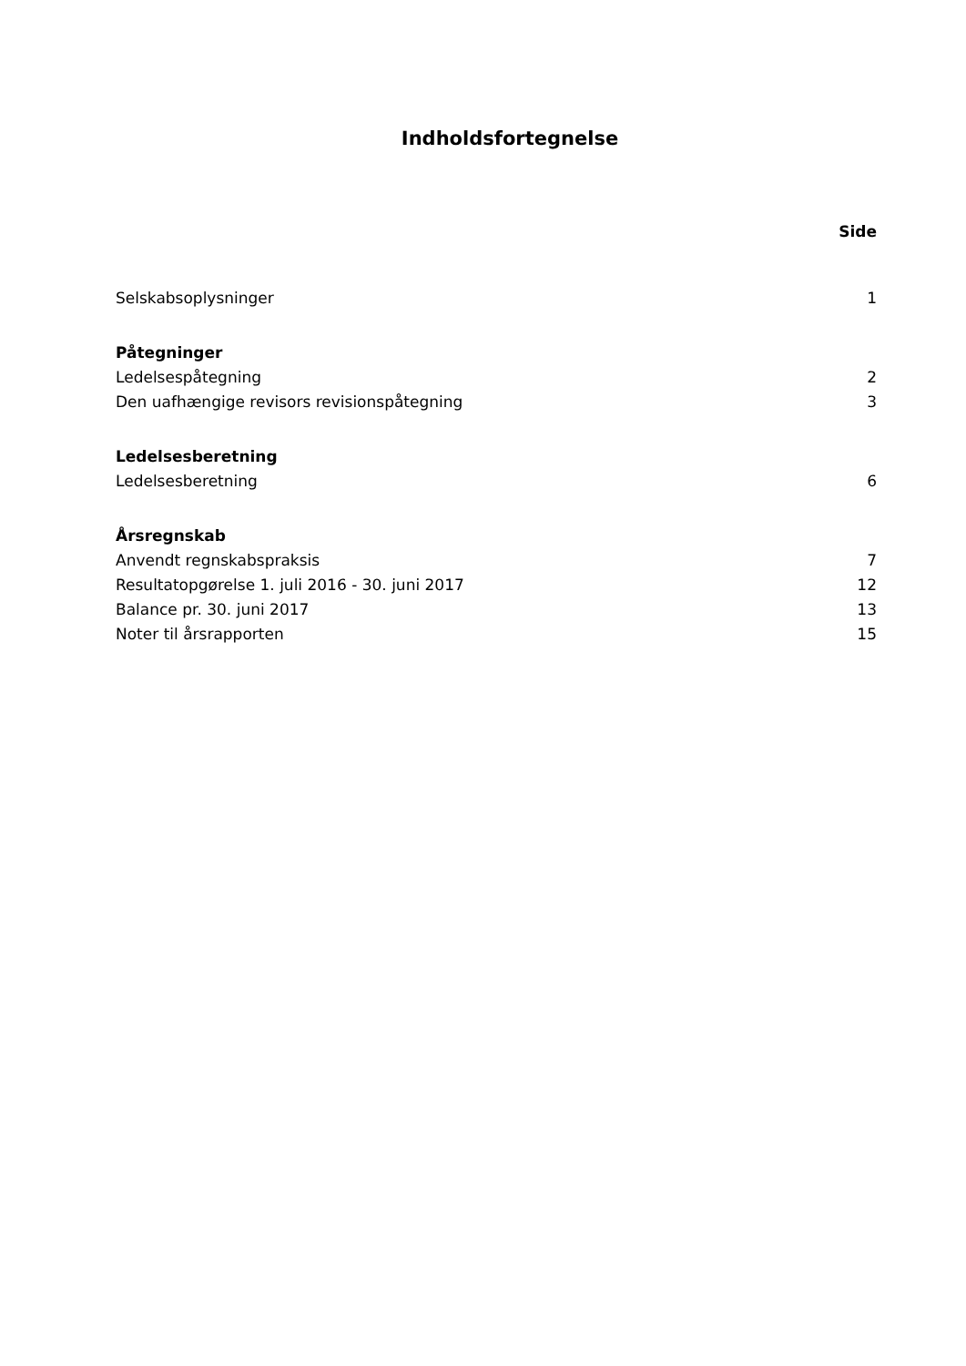Indholdsfortegnelse
Side
Selskabsoplysninger 1
Påtegninger
Ledelsespåtegning 2
Den uafhængige revisors revisionspåtegning 3
Ledelsesberetning
Ledelsesberetning 6
Årsregnskab
Anvendt regnskabspraksis 7
Resultatopgørelse 1. juli 2016 - 30. juni 2017 12
Balance pr. 30. juni 2017 13
Noter til årsrapporten 15